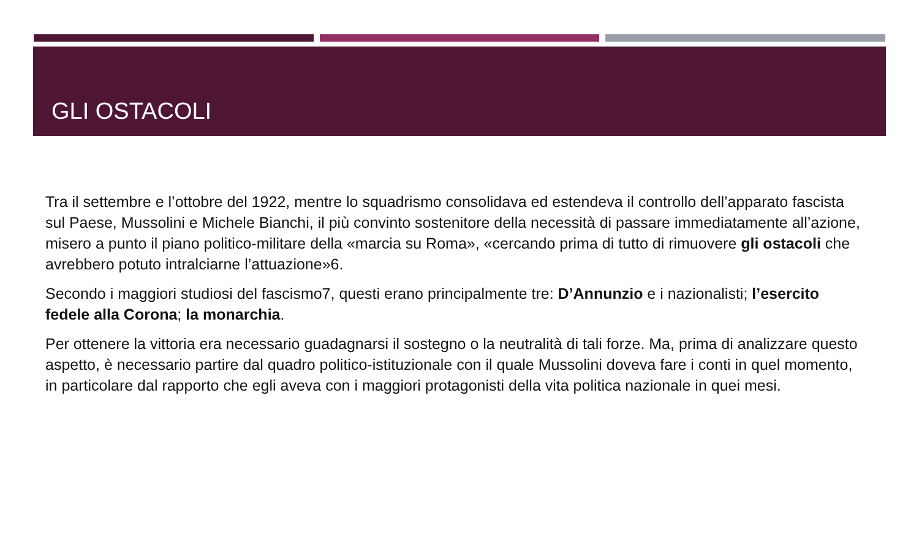GLI OSTACOLI
Tra il settembre e l’ottobre del 1922, mentre lo squadrismo consolidava ed estendeva il controllo dell’apparato fascista sul Paese, Mussolini e Michele Bianchi, il più convinto sostenitore della necessità di passare immediatamente all’azione, misero a punto il piano politico-militare della «marcia su Roma», «cercando prima di tutto di rimuovere gli ostacoli che avrebbero potuto intralciarne l’attuazione»6.
Secondo i maggiori studiosi del fascismo7, questi erano principalmente tre: D’Annunzio e i nazionalisti; l’esercito fedele alla Corona; la monarchia.
Per ottenere la vittoria era necessario guadagnarsi il sostegno o la neutralità di tali forze. Ma, prima di analizzare questo aspetto, è necessario partire dal quadro politico-istituzionale con il quale Mussolini doveva fare i conti in quel momento, in particolare dal rapporto che egli aveva con i maggiori protagonisti della vita politica nazionale in quei mesi.